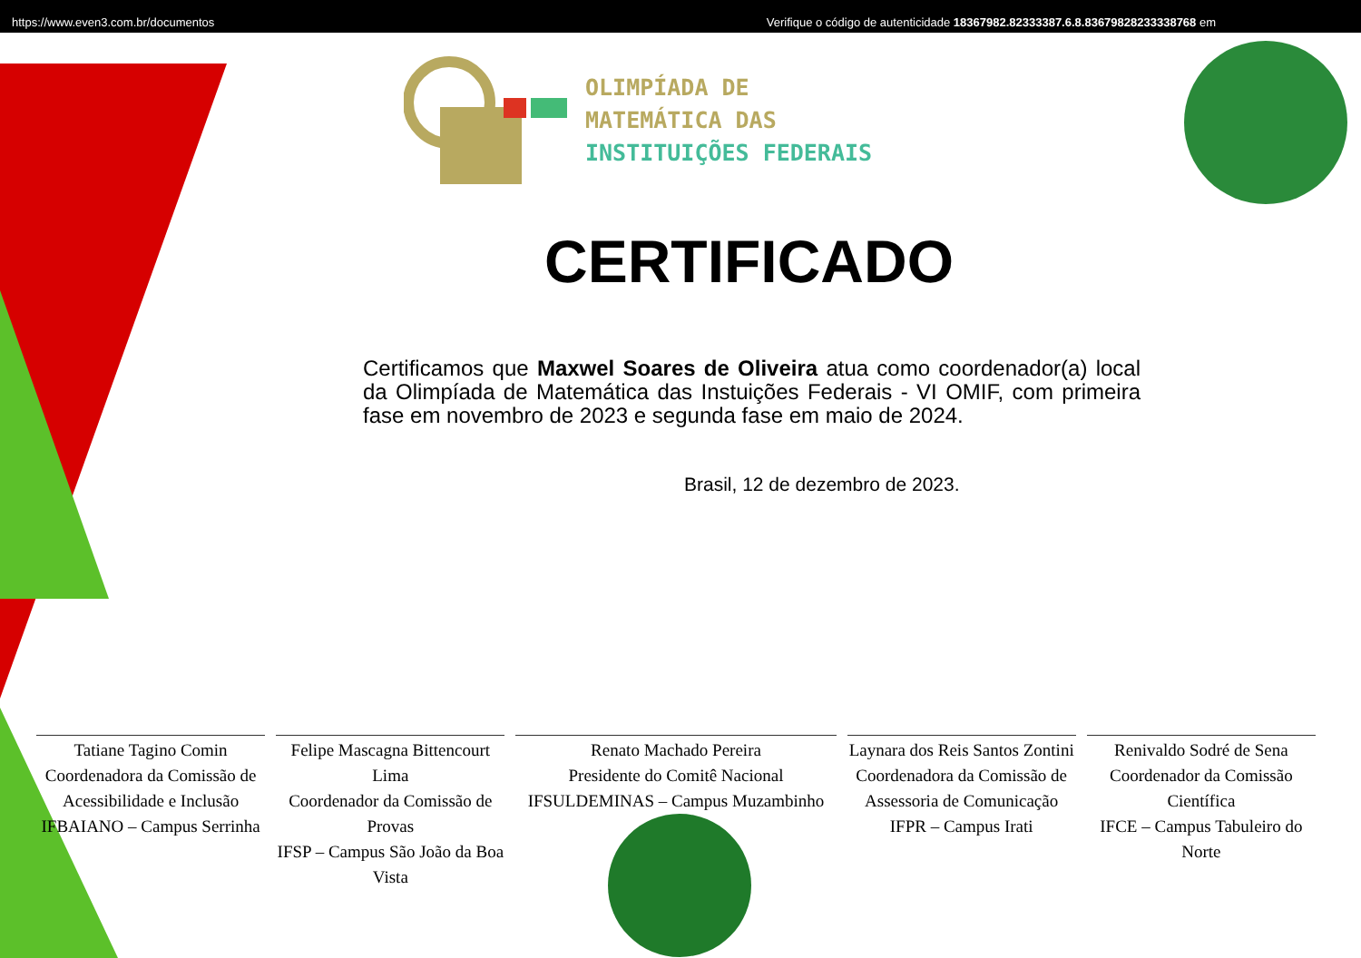https://www.even3.com.br/documentos Verifique o código de autenticidade 18367982.82333387.6.8.83679828233338768 em
OLIMPÍADA DE
MATEMÁTICA DAS
INSTITUIÇÕES FEDERAIS
CERTIFICADO
Certificamos que Maxwel Soares de Oliveira atua como coordenador(a) local da Olimpíada de Matemática das Instuições Federais - VI OMIF, com primeira fase em novembro de 2023 e segunda fase em maio de 2024.
Brasil, 12 de dezembro de 2023.
Tatiane Tagino Comin
Coordenadora da Comissão de Acessibilidade e Inclusão
IFBAIANO – Campus Serrinha
Felipe Mascagna Bittencourt Lima
Coordenador da Comissão de Provas
IFSP – Campus São João da Boa Vista
Renato Machado Pereira
Presidente do Comitê Nacional
IFSULDEMINAS – Campus Muzambinho
Laynara dos Reis Santos Zontini
Coordenadora da Comissão de Assessoria de Comunicação
IFPR – Campus Irati
Renivaldo Sodré de Sena
Coordenador da Comissão Científica
IFCE – Campus Tabuleiro do Norte